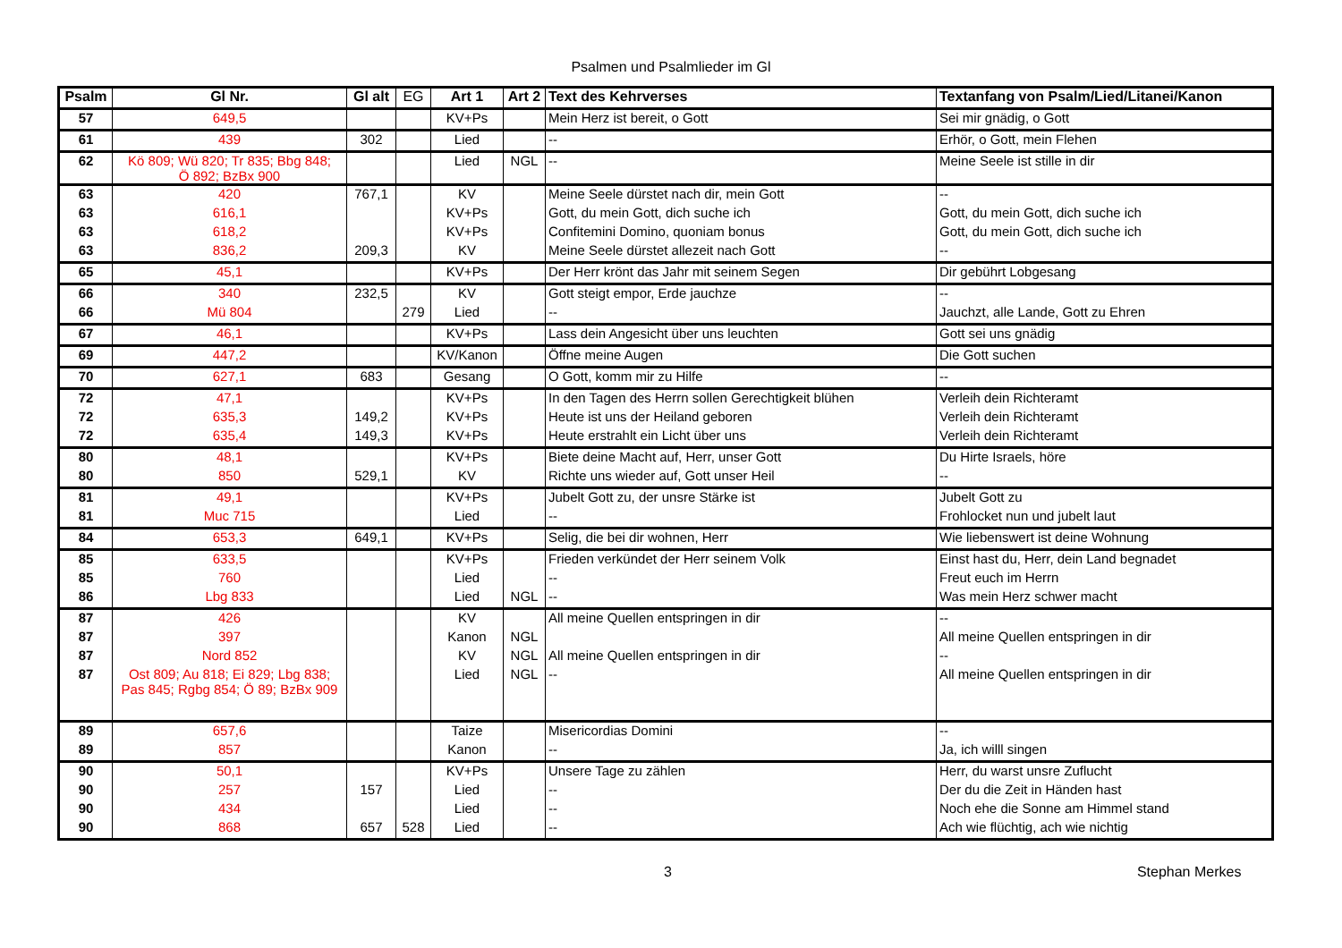Psalmen und Psalmlieder im Gl
| Psalm | Gl Nr. | Gl alt | EG | Art 1 | Art 2 | Text des Kehrverses | Textanfang von Psalm/Lied/Litanei/Kanon |
| --- | --- | --- | --- | --- | --- | --- | --- |
| 57 | 649,5 | | | KV+Ps | | Mein Herz ist bereit, o Gott | Sei mir gnädig, o Gott |
| 61 | 439 | 302 | | Lied | | -- | Erhör, o Gott, mein Flehen |
| 62 | Kö 809; Wü 820; Tr 835; Bbg 848; Ö 892; BzBx 900 | | | Lied | NGL | -- | Meine Seele ist stille in dir |
| 63 | 420 | 767,1 | | KV | | Meine Seele dürstet nach dir, mein Gott | -- |
| 63 | 616,1 | | | KV+Ps | | Gott, du mein Gott, dich suche ich | Gott, du mein Gott, dich suche ich |
| 63 | 618,2 | | | KV+Ps | | Confitemini Domino, quoniam bonus | Gott, du mein Gott, dich suche ich |
| 63 | 836,2 | 209,3 | | KV | | Meine Seele dürstet allezeit nach Gott | -- |
| 65 | 45,1 | | | KV+Ps | | Der Herr krönt das Jahr mit seinem Segen | Dir gebührt Lobgesang |
| 66 | 340 | 232,5 | | KV | | Gott steigt empor, Erde jauchze | -- |
| 66 | Mü 804 | | 279 | Lied | | -- | Jauchzt, alle Lande, Gott zu Ehren |
| 67 | 46,1 | | | KV+Ps | | Lass dein Angesicht über uns leuchten | Gott sei uns gnädig |
| 69 | 447,2 | | | KV/Kanon | | Öffne meine Augen | Die Gott suchen |
| 70 | 627,1 | 683 | | Gesang | | O Gott, komm mir zu Hilfe | -- |
| 72 | 47,1 | | | KV+Ps | | In den Tagen des Herrn sollen Gerechtigkeit blühen | Verleih dein Richteramt |
| 72 | 635,3 | 149,2 | | KV+Ps | | Heute ist uns der Heiland geboren | Verleih dein Richteramt |
| 72 | 635,4 | 149,3 | | KV+Ps | | Heute erstrahlt ein Licht über uns | Verleih dein Richteramt |
| 80 | 48,1 | | | KV+Ps | | Biete deine Macht auf, Herr, unser Gott | Du Hirte Israels, höre |
| 80 | 850 | 529,1 | | KV | | Richte uns wieder auf, Gott unser Heil | -- |
| 81 | 49,1 | | | KV+Ps | | Jubelt Gott zu, der unsre Stärke ist | Jubelt Gott zu |
| 81 | Muc 715 | | | Lied | | -- | Frohlocket nun und jubelt laut |
| 84 | 653,3 | 649,1 | | KV+Ps | | Selig, die bei dir wohnen, Herr | Wie liebenswert ist deine Wohnung |
| 85 | 633,5 | | | KV+Ps | | Frieden verkündet der Herr seinem Volk | Einst hast du, Herr, dein Land begnadet |
| 85 | 760 | | | Lied | | -- | Freut euch im Herrn |
| 86 | Lbg 833 | | | Lied | NGL | -- | Was mein Herz schwer macht |
| 87 | 426 | | | KV | | All meine Quellen entspringen in dir | -- |
| 87 | 397 | | | Kanon | NGL | | All meine Quellen entspringen in dir |
| 87 | Nord 852 | | | KV | NGL | All meine Quellen entspringen in dir | -- |
| 87 | Ost 809; Au 818; Ei 829; Lbg 838; Pas 845; Rgbg 854; Ö 89; BzBx 909 | | | Lied | NGL | -- | All meine Quellen entspringen in dir |
| 89 | 657,6 | | | Taize | | Misericordias Domini | -- |
| 89 | 857 | | | Kanon | | -- | Ja, ich willl singen |
| 90 | 50,1 | | | KV+Ps | | Unsere Tage zu zählen | Herr, du warst unsre Zuflucht |
| 90 | 257 | 157 | | Lied | | -- | Der du die Zeit in Händen hast |
| 90 | 434 | | | Lied | | -- | Noch ehe die Sonne am Himmel stand |
| 90 | 868 | 657 | 528 | Lied | | -- | Ach wie flüchtig, ach wie nichtig |
3 Stephan Merkes